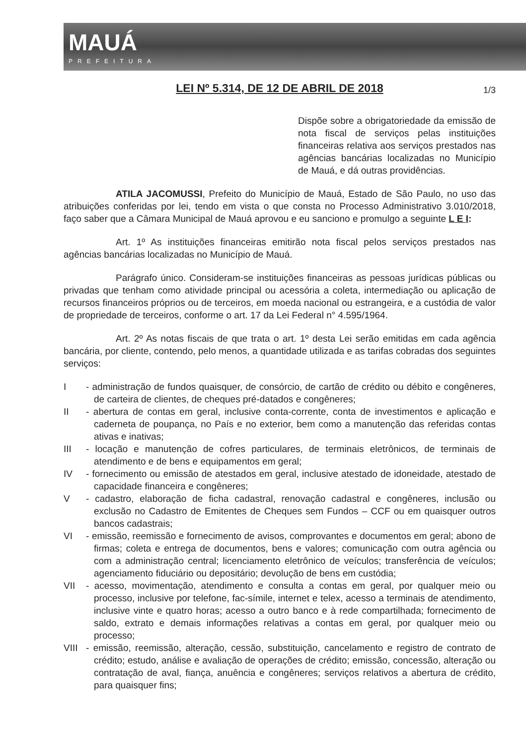MAUÁ
PREFEITURA
LEI Nº 5.314, DE 12 DE ABRIL DE 2018 1/3
Dispõe sobre a obrigatoriedade da emissão de nota fiscal de serviços pelas instituições financeiras relativa aos serviços prestados nas agências bancárias localizadas no Município de Mauá, e dá outras providências.
ATILA JACOMUSSI, Prefeito do Município de Mauá, Estado de São Paulo, no uso das atribuições conferidas por lei, tendo em vista o que consta no Processo Administrativo 3.010/2018, faço saber que a Câmara Municipal de Mauá aprovou e eu sanciono e promulgo a seguinte L E I:
Art. 1º As instituições financeiras emitirão nota fiscal pelos serviços prestados nas agências bancárias localizadas no Município de Mauá.
Parágrafo único. Consideram-se instituições financeiras as pessoas jurídicas públicas ou privadas que tenham como atividade principal ou acessória a coleta, intermediação ou aplicação de recursos financeiros próprios ou de terceiros, em moeda nacional ou estrangeira, e a custódia de valor de propriedade de terceiros, conforme o art. 17 da Lei Federal n° 4.595/1964.
Art. 2º As notas fiscais de que trata o art. 1º desta Lei serão emitidas em cada agência bancária, por cliente, contendo, pelo menos, a quantidade utilizada e as tarifas cobradas dos seguintes serviços:
I - administração de fundos quaisquer, de consórcio, de cartão de crédito ou débito e congêneres, de carteira de clientes, de cheques pré-datados e congêneres;
II - abertura de contas em geral, inclusive conta-corrente, conta de investimentos e aplicação e caderneta de poupança, no País e no exterior, bem como a manutenção das referidas contas ativas e inativas;
III - locação e manutenção de cofres particulares, de terminais eletrônicos, de terminais de atendimento e de bens e equipamentos em geral;
IV - fornecimento ou emissão de atestados em geral, inclusive atestado de idoneidade, atestado de capacidade financeira e congêneres;
V - cadastro, elaboração de ficha cadastral, renovação cadastral e congêneres, inclusão ou exclusão no Cadastro de Emitentes de Cheques sem Fundos – CCF ou em quaisquer outros bancos cadastrais;
VI - emissão, reemissão e fornecimento de avisos, comprovantes e documentos em geral; abono de firmas; coleta e entrega de documentos, bens e valores; comunicação com outra agência ou com a administração central; licenciamento eletrônico de veículos; transferência de veículos; agenciamento fiduciário ou depositário; devolução de bens em custódia;
VII - acesso, movimentação, atendimento e consulta a contas em geral, por qualquer meio ou processo, inclusive por telefone, fac-símile, internet e telex, acesso a terminais de atendimento, inclusive vinte e quatro horas; acesso a outro banco e à rede compartilhada; fornecimento de saldo, extrato e demais informações relativas a contas em geral, por qualquer meio ou processo;
VIII - emissão, reemissão, alteração, cessão, substituição, cancelamento e registro de contrato de crédito; estudo, análise e avaliação de operações de crédito; emissão, concessão, alteração ou contratação de aval, fiança, anuência e congêneres; serviços relativos a abertura de crédito, para quaisquer fins;